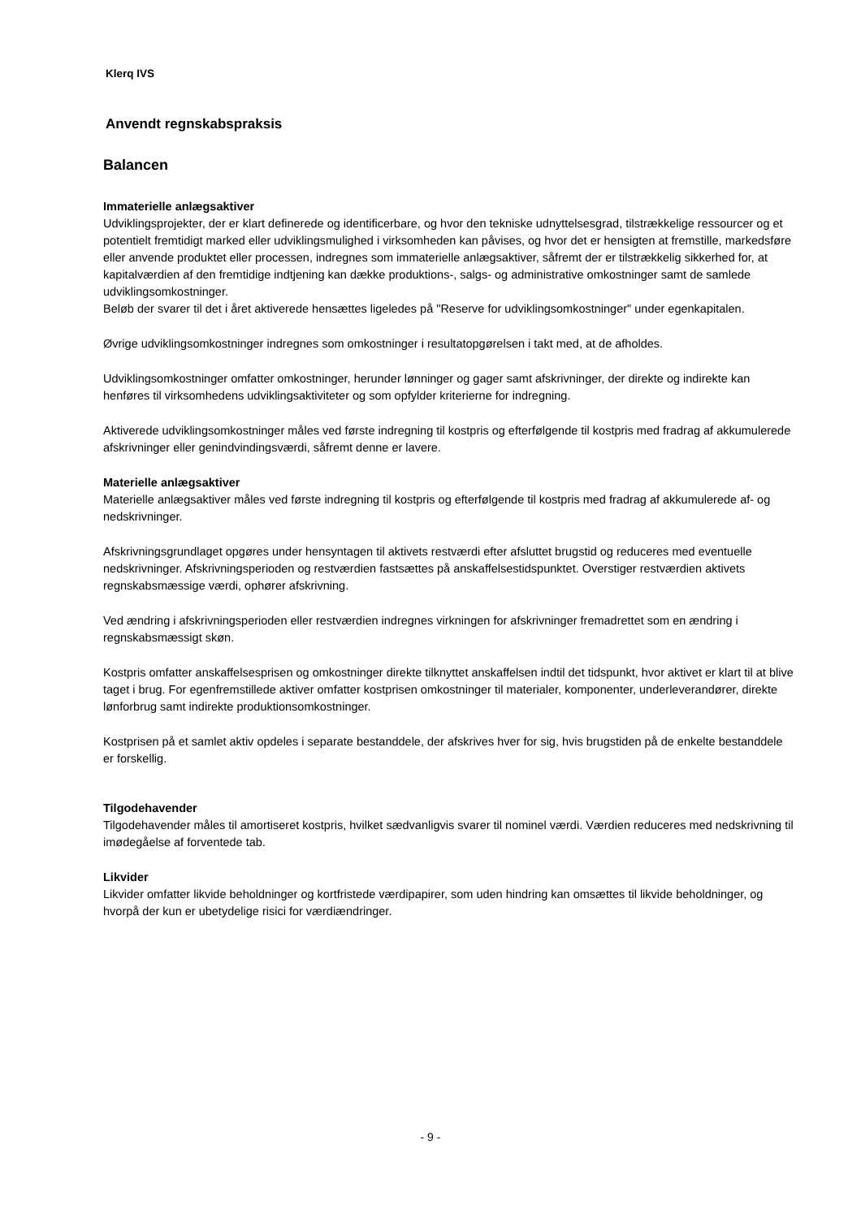Klerq IVS
Anvendt regnskabspraksis
Balancen
Immaterielle anlægsaktiver
Udviklingsprojekter, der er klart definerede og identificerbare, og hvor den tekniske udnyttelsesgrad, tilstrækkelige ressourcer og et potentielt fremtidigt marked eller udviklingsmulighed i virksomheden kan påvises, og hvor det er hensigten at fremstille, markedsføre eller anvende produktet eller processen, indregnes som immaterielle anlægsaktiver, såfremt der er tilstrækkelig sikkerhed for, at kapitalværdien af den fremtidige indtjening kan dække produktions-, salgs- og administrative omkostninger samt de samlede udviklingsomkostninger.
Beløb der svarer til det i året aktiverede hensættes ligeledes på "Reserve for udviklingsomkostninger" under egenkapitalen.
Øvrige udviklingsomkostninger indregnes som omkostninger i resultatopgørelsen i takt med, at de afholdes.
Udviklingsomkostninger omfatter omkostninger, herunder lønninger og gager samt afskrivninger, der direkte og indirekte kan henføres til virksomhedens udviklingsaktiviteter og som opfylder kriterierne for indregning.
Aktiverede udviklingsomkostninger måles ved første indregning til kostpris og efterfølgende til kostpris med fradrag af akkumulerede afskrivninger eller genindvindingsværdi, såfremt denne er lavere.
Materielle anlægsaktiver
Materielle anlægsaktiver måles ved første indregning til kostpris og efterfølgende til kostpris med fradrag af akkumulerede af- og nedskrivninger.
Afskrivningsgrundlaget opgøres under hensyntagen til aktivets restværdi efter afsluttet brugstid og reduceres med eventuelle nedskrivninger. Afskrivningsperioden og restværdien fastsættes på anskaffelsestidspunktet. Overstiger restværdien aktivets regnskabsmæssige værdi, ophører afskrivning.
Ved ændring i afskrivningsperioden eller restværdien indregnes virkningen for afskrivninger fremadrettet som en ændring i regnskabsmæssigt skøn.
Kostpris omfatter anskaffelsesprisen og omkostninger direkte tilknyttet anskaffelsen indtil det tidspunkt, hvor aktivet er klart til at blive taget i brug. For egenfremstillede aktiver omfatter kostprisen omkostninger til materialer, komponenter, underleverandører, direkte lønforbrug samt indirekte produktionsomkostninger.
Kostprisen på et samlet aktiv opdeles i separate bestanddele, der afskrives hver for sig, hvis brugstiden på de enkelte bestanddele er forskellig.
Tilgodehavender
Tilgodehavender måles til amortiseret kostpris, hvilket sædvanligvis svarer til nominel værdi. Værdien reduceres med nedskrivning til imødegåelse af forventede tab.
Likvider
Likvider omfatter likvide beholdninger og kortfristede værdipapirer, som uden hindring kan omsættes til likvide beholdninger, og hvorpå der kun er ubetydelige risici for værdiændringer.
- 9 -